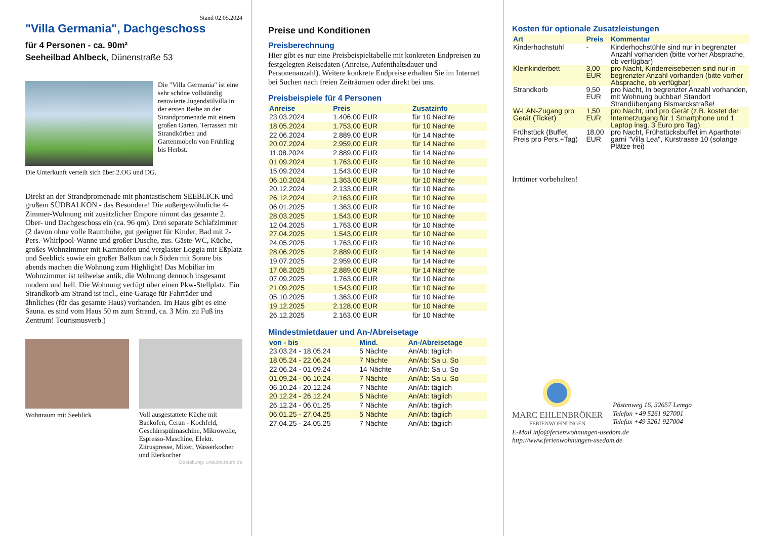Stand 02.05.2024
"Villa Germania", Dachgeschoss
für 4 Personen - ca. 90m²
Seeheilbad Ahlbeck, Dünenstraße 53
Die "Villa Germania" ist eine sehr schöne vollständig renovierte Jugendstilvilla in der ersten Reihe an der Strandpromenade mit einem großen Garten, Terrassen mit Strandkörben und Gartenmöbeln von Frühling bis Herbst.
Die Unterkunft verteilt sich über 2.OG und DG.
Direkt an der Strandpromenade mit phantastischem SEEBLICK und großem SÜDBALKON - das Besondere! Die außergewöhnliche 4-Zimmer-Wohnung mit zusätzlicher Empore nimmt das gesamte 2. Ober- und Dachgeschoss ein (ca. 96 qm). Drei separate Schlafzimmer (2 davon ohne volle Raumhöhe, gut geeignet für Kinder, Bad mit 2- Pers.-Whirlpool-Wanne und großer Dusche, zus. Gäste-WC, Küche, großes Wohnzimmer mit Kaminofen und verglaster Loggia mit Eßplatz und Seeblick sowie ein großer Balkon nach Süden mit Sonne bis abends machen die Wohnung zum Highlight! Das Mobiliar im Wohnzimmer ist teilweise antik, die Wohnung dennoch insgesamt modern und hell. Die Wohnung verfügt über einen Pkw-Stellplatz. Ein Strandkorb am Strand ist incl., eine Garage für Fahrräder und ähnliches (für das gesamte Haus) vorhanden. Im Haus gibt es eine Sauna. es sind vom Haus 50 m zum Strand, ca. 3 Min. zu Fuß ins Zentrum! Tourismusverb.)
Wohnraum mit Seeblick
Voll ausgestattete Küche mit Backofen, Ceran - Kochfeld, Geschirrspülmaschine, Mikrowelle, Espresso-Maschine, Elektr. Zitruspresse, Mixer, Wasserkocher und Eierkocher
Gestaltung: urlaubstraum.de
Preise und Konditionen
Preisberechnung
Hier gibt es nur eine Preisbeispieltabelle mit konkreten Endpreisen zu festgelegten Reisedaten (Anreise, Aufenthaltsdauer und Personenanzahl). Weitere konkrete Endpreise erhalten Sie im Internet bei Suchen nach freien Zeiträumen oder direkt bei uns.
Preisbeispiele für 4 Personen
| Anreise | Preis | Zusatzinfo |
| --- | --- | --- |
| 23.03.2024 | 1.406,00 EUR | für 10 Nächte |
| 18.05.2024 | 1.753,00 EUR | für 10 Nächte |
| 22.06.2024 | 2.889,00 EUR | für 14 Nächte |
| 20.07.2024 | 2.959,00 EUR | für 14 Nächte |
| 11.08.2024 | 2.889,00 EUR | für 14 Nächte |
| 01.09.2024 | 1.763,00 EUR | für 10 Nächte |
| 15.09.2024 | 1.543,00 EUR | für 10 Nächte |
| 06.10.2024 | 1.363,00 EUR | für 10 Nächte |
| 20.12.2024 | 2.133,00 EUR | für 10 Nächte |
| 26.12.2024 | 2.163,00 EUR | für 10 Nächte |
| 06.01.2025 | 1.363,00 EUR | für 10 Nächte |
| 28.03.2025 | 1.543,00 EUR | für 10 Nächte |
| 12.04.2025 | 1.763,00 EUR | für 10 Nächte |
| 27.04.2025 | 1.543,00 EUR | für 10 Nächte |
| 24.05.2025 | 1.763,00 EUR | für 10 Nächte |
| 28.06.2025 | 2.889,00 EUR | für 14 Nächte |
| 19.07.2025 | 2.959,00 EUR | für 14 Nächte |
| 17.08.2025 | 2.889,00 EUR | für 14 Nächte |
| 07.09.2025 | 1.763,00 EUR | für 10 Nächte |
| 21.09.2025 | 1.543,00 EUR | für 10 Nächte |
| 05.10.2025 | 1.363,00 EUR | für 10 Nächte |
| 19.12.2025 | 2.128,00 EUR | für 10 Nächte |
| 26.12.2025 | 2.163,00 EUR | für 10 Nächte |
Mindestmietdauer und An-/Abreisetage
| von - bis | Mind. | An-/Abreisetage |
| --- | --- | --- |
| 23.03.24 - 18.05.24 | 5 Nächte | An/Ab: täglich |
| 18.05.24 - 22.06.24 | 7 Nächte | An/Ab: Sa u. So |
| 22.06.24 - 01.09.24 | 14 Nächte | An/Ab: Sa u. So |
| 01.09.24 - 06.10.24 | 7 Nächte | An/Ab: Sa u. So |
| 06.10.24 - 20.12.24 | 7 Nächte | An/Ab: täglich |
| 20.12.24 - 26.12.24 | 5 Nächte | An/Ab: täglich |
| 26.12.24 - 06.01.25 | 7 Nächte | An/Ab: täglich |
| 06.01.25 - 27.04.25 | 5 Nächte | An/Ab: täglich |
| 27.04.25 - 24.05.25 | 7 Nächte | An/Ab: täglich |
Kosten für optionale Zusatzleistungen
| Art | Preis | Kommentar |
| --- | --- | --- |
| Kinderhochstuhl | - | Kinderhochstühle sind nur in begrenzter Anzahl vorhanden (bitte vorher Absprache, ob verfügbar) |
| Kleinkinderbett | 3,00 EUR | pro Nacht, Kinderreisebetten sind nur in begrenzter Anzahl vorhanden (bitte vorher Absprache, ob verfügbar) |
| Strandkorb | 9,50 EUR | pro Nacht, In begrenzter Anzahl vorhanden, mit Wohnung buchbar! Standort Strandübergang Bismarckstraße! |
| W-LAN-Zugang pro Gerät (Ticket) | 1,50 EUR | pro Nacht, und pro Gerät (z.B. kostet der Internetzugang für 1 Smartphone und 1 Laptop insg. 3 Euro pro Tag) |
| Frühstück (Buffet, Preis pro Pers.+Tag) | 18,00 EUR | pro Nacht, Frühstücksbuffet im Aparthotel garni "Villa Lea", Kurstrasse 10 (solange Plätze frei) |
Irrtümer vorbehalten!
MARC EHLENBRÖKER
FERIENWOHNUNGEN
Pöstenweg 16, 32657 Lemgo
Telefon +49 5261 927001
Telefax +49 5261 927004
E-Mail info@ferienwohnungen-usedom.de
http://www.ferienwohnungen-usedom.de